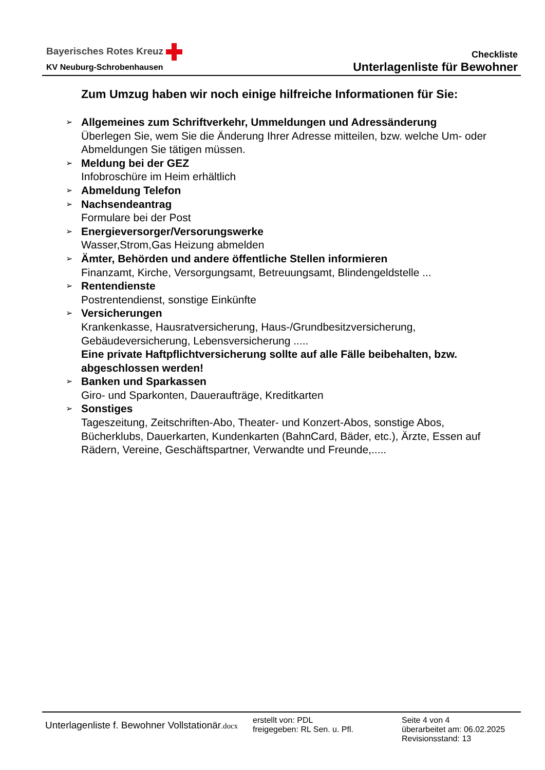Bayerisches Rotes Kreuz
KV Neuburg-Schrobenhausen
Checkliste
Unterlagenliste für Bewohner
Zum Umzug haben wir noch einige hilfreiche Informationen für Sie:
➢ Allgemeines zum Schriftverkehr, Ummeldungen und Adressänderung
Überlegen Sie, wem Sie die Änderung Ihrer Adresse mitteilen, bzw. welche Um- oder Abmeldungen Sie tätigen müssen.
➢ Meldung bei der GEZ
Infobroschüre im Heim erhältlich
➢ Abmeldung Telefon
➢ Nachsendeantrag
Formulare bei der Post
➢ Energieversorger/Versorungswerke
Wasser,Strom,Gas Heizung abmelden
➢ Ämter, Behörden und andere öffentliche Stellen informieren
Finanzamt, Kirche, Versorgungsamt, Betreuungsamt, Blindengeldstelle ...
➢ Rentendienste
Postrentendienst, sonstige Einkünfte
➢ Versicherungen
Krankenkasse, Hausratversicherung, Haus-/Grundbesitzversicherung, Gebäudeversicherung, Lebensversicherung .....
Eine private Haftpflichtversicherung sollte auf alle Fälle beibehalten, bzw. abgeschlossen werden!
➢ Banken und Sparkassen
Giro- und Sparkonten, Daueraufträge, Kreditkarten
➢ Sonstiges
Tageszeitung, Zeitschriften-Abo, Theater- und Konzert-Abos, sonstige Abos, Bücherklubs, Dauerkarten, Kundenkarten (BahnCard, Bäder, etc.), Ärzte, Essen auf Rädern, Vereine, Geschäftspartner, Verwandte und Freunde,.....
Unterlagenliste f. Bewohner Vollstationär.docx
erstellt von: PDL
freigegeben: RL Sen. u. Pfl.
Seite 4 von 4
überarbeitet am: 06.02.2025
Revisionsstand: 13